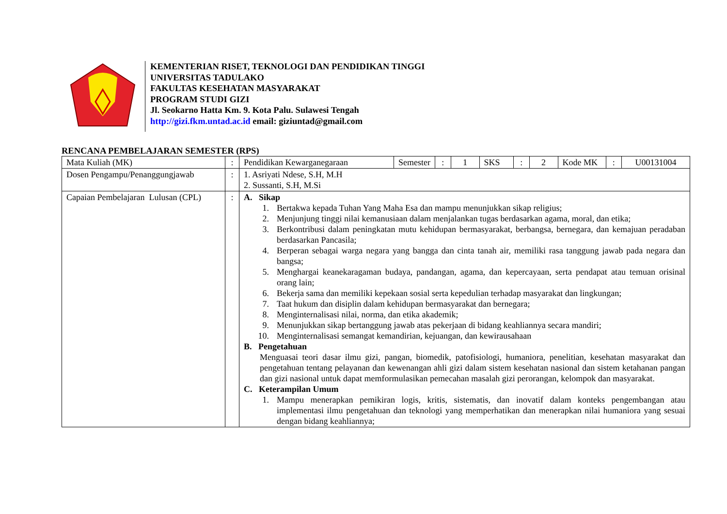KEMENTERIAN RISET, TEKNOLOGI DAN PENDIDIKAN TINGGI
UNIVERSITAS TADULAKO
FAKULTAS KESEHATAN MASYARAKAT
PROGRAM STUDI GIZI
Jl. Seokarno Hatta Km. 9. Kota Palu. Sulawesi Tengah
http://gizi.fkm.untad.ac.id email: giziuntad@gmail.com
RENCANA PEMBELAJARAN SEMESTER (RPS)
| Mata Kuliah (MK) | : | Pendidikan Kewarganegaraan | Semester | : | 1 | SKS | : | 2 | Kode MK | : | U00131004 |
| Dosen Pengampu/Penanggungjawab | : | 1. Asriyati Ndese, S.H, M.H 2. Sussanti, S.H, M.Si | | | | | | | | | |
| Capaian Pembelajaran Lulusan (CPL) | : | A. Sikap 1. Bertakwa kepada Tuhan Yang Maha Esa dan mampu menunjukkan sikap religius; 2. Menjunjung tinggi nilai kemanusiaan dalam menjalankan tugas berdasarkan agama, moral, dan etika; 3. Berkontribusi dalam peningkatan mutu kehidupan bermasyarakat, berbangsa, bernegara, dan kemajuan peradaban berdasarkan Pancasila; 4. Berperan sebagai warga negara yang bangga dan cinta tanah air, memiliki rasa tanggung jawab pada negara dan bangsa; 5. Menghargai keanekaragaman budaya, pandangan, agama, dan kepercayaan, serta pendapat atau temuan orisinal orang lain; 6. Bekerja sama dan memiliki kepekaan sosial serta kepedulian terhadap masyarakat dan lingkungan; 7. Taat hukum dan disiplin dalam kehidupan bermasyarakat dan bernegara; 8. Menginternalisasi nilai, norma, dan etika akademik; 9. Menunjukkan sikap bertanggung jawab atas pekerjaan di bidang keahliannya secara mandiri; 10. Menginternalisasi semangat kemandirian, kejuangan, dan kewirausahaan B. Pengetahuan Menguasai teori dasar ilmu gizi, pangan, biomedik, patofisiologi, humaniora, penelitian, kesehatan masyarakat dan pengetahuan tentang pelayanan dan kewenangan ahli gizi dalam sistem kesehatan nasional dan sistem ketahanan pangan dan gizi nasional untuk dapat memformulasikan pemecahan masalah gizi perorangan, kelompok dan masyarakat. C. Keterampilan Umum 1. Mampu menerapkan pemikiran logis, kritis, sistematis, dan inovatif dalam konteks pengembangan atau implementasi ilmu pengetahuan dan teknologi yang memperhatikan dan menerapkan nilai humaniora yang sesuai dengan bidang keahliannya; | | | | | | | | | |